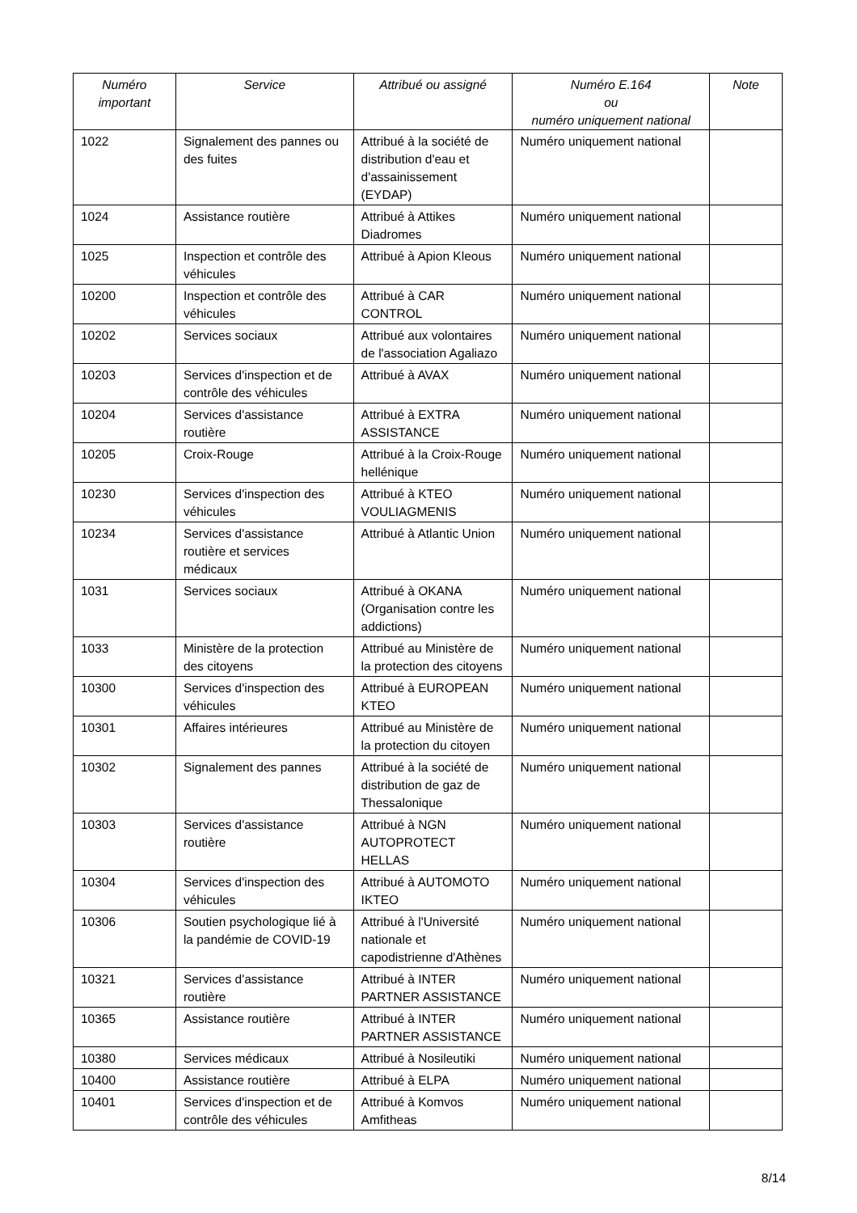| Numéro important | Service | Attribué ou assigné | Numéro E.164 ou numéro uniquement national | Note |
| --- | --- | --- | --- | --- |
| 1022 | Signalement des pannes ou des fuites | Attribué à la société de distribution d'eau et d'assainissement (EYDAP) | Numéro uniquement national | |
| 1024 | Assistance routière | Attribué à Attikes Diadromes | Numéro uniquement national | |
| 1025 | Inspection et contrôle des véhicules | Attribué à Apion Kleous | Numéro uniquement national | |
| 10200 | Inspection et contrôle des véhicules | Attribué à CAR CONTROL | Numéro uniquement national | |
| 10202 | Services sociaux | Attribué aux volontaires de l'association Agaliazo | Numéro uniquement national | |
| 10203 | Services d'inspection et de contrôle des véhicules | Attribué à AVAX | Numéro uniquement national | |
| 10204 | Services d'assistance routière | Attribué à EXTRA ASSISTANCE | Numéro uniquement national | |
| 10205 | Croix-Rouge | Attribué à la Croix-Rouge hellénique | Numéro uniquement national | |
| 10230 | Services d'inspection des véhicules | Attribué à KTEO VOULIAGMENIS | Numéro uniquement national | |
| 10234 | Services d'assistance routière et services médicaux | Attribué à Atlantic Union | Numéro uniquement national | |
| 1031 | Services sociaux | Attribué à OKANA (Organisation contre les addictions) | Numéro uniquement national | |
| 1033 | Ministère de la protection des citoyens | Attribué au Ministère de la protection des citoyens | Numéro uniquement national | |
| 10300 | Services d'inspection des véhicules | Attribué à EUROPEAN KTEO | Numéro uniquement national | |
| 10301 | Affaires intérieures | Attribué au Ministère de la protection du citoyen | Numéro uniquement national | |
| 10302 | Signalement des pannes | Attribué à la société de distribution de gaz de Thessalonique | Numéro uniquement national | |
| 10303 | Services d'assistance routière | Attribué à NGN AUTOPROTECT HELLAS | Numéro uniquement national | |
| 10304 | Services d'inspection des véhicules | Attribué à AUTOMOTO IKTEO | Numéro uniquement national | |
| 10306 | Soutien psychologique lié à la pandémie de COVID-19 | Attribué à l'Université nationale et capodistrienne d'Athènes | Numéro uniquement national | |
| 10321 | Services d'assistance routière | Attribué à INTER PARTNER ASSISTANCE | Numéro uniquement national | |
| 10365 | Assistance routière | Attribué à INTER PARTNER ASSISTANCE | Numéro uniquement national | |
| 10380 | Services médicaux | Attribué à Nosileutiki | Numéro uniquement national | |
| 10400 | Assistance routière | Attribué à ELPA | Numéro uniquement national | |
| 10401 | Services d'inspection et de contrôle des véhicules | Attribué à Komvos Amfitheas | Numéro uniquement national | |
8/14